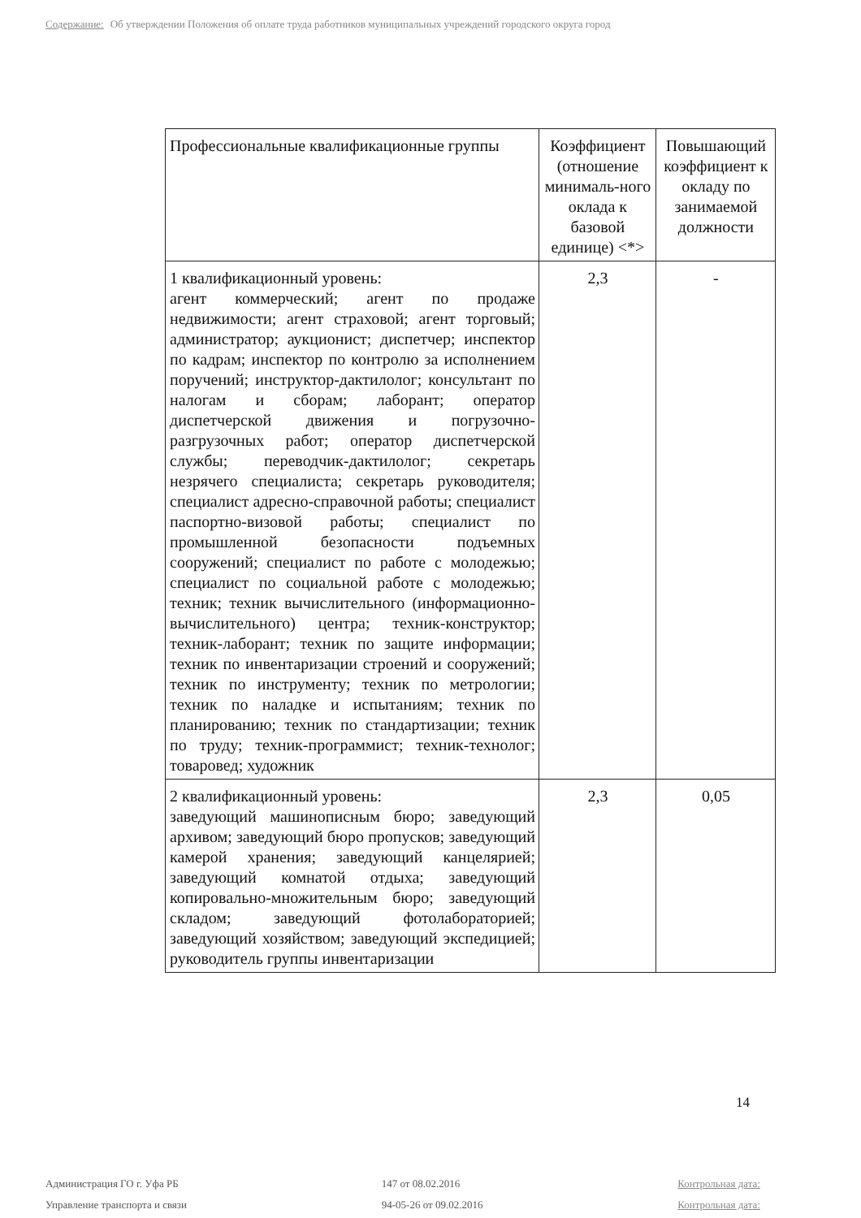Содержание: Об утверждении Положения об оплате труда работников муниципальных учреждений городского округа город
| Профессиональные квалификационные группы | Коэффициент (отношение минималь-ного оклада к базовой единице) <*> | Повышающий коэффициент к окладу по занимаемой должности |
| --- | --- | --- |
| 1 квалификационный уровень: агент коммерческий; агент по продаже недвижимости; агент страховой; агент торговый; администратор; аукционист; диспетчер; инспектор по кадрам; инспектор по контролю за исполнением поручений; инструктор-дактилолог; консультант по налогам и сборам; лаборант; оператор диспетчерской движения и погрузочно-разгрузочных работ; оператор диспетчерской службы; переводчик-дактилолог; секретарь незрячего специалиста; секретарь руководителя; специалист адресно-справочной работы; специалист паспортно-визовой работы; специалист по промышленной безопасности подъемных сооружений; специалист по работе с молодежью; специалист по социальной работе с молодежью; техник; техник вычислительного (информационно-вычислительного) центра; техник-конструктор; техник-лаборант; техник по защите информации; техник по инвентаризации строений и сооружений; техник по инструменту; техник по метрологии; техник по наладке и испытаниям; техник по планированию; техник по стандартизации; техник по труду; техник-программист; техник-технолог; товаровед; художник | 2,3 | - |
| 2 квалификационный уровень: заведующий машинописным бюро; заведующий архивом; заведующий бюро пропусков; заведующий камерой хранения; заведующий канцелярией; заведующий комнатой отдыха; заведующий копировально-множительным бюро; заведующий складом; заведующий фотолабораторией; заведующий хозяйством; заведующий экспедицией; руководитель группы инвентаризации | 2,3 | 0,05 |
14
Администрация ГО г. Уфа РБ
Управление транспорта и связи
147 от 08.02.2016
94-05-26 от 09.02.2016
Контрольная дата:
Контрольная дата: